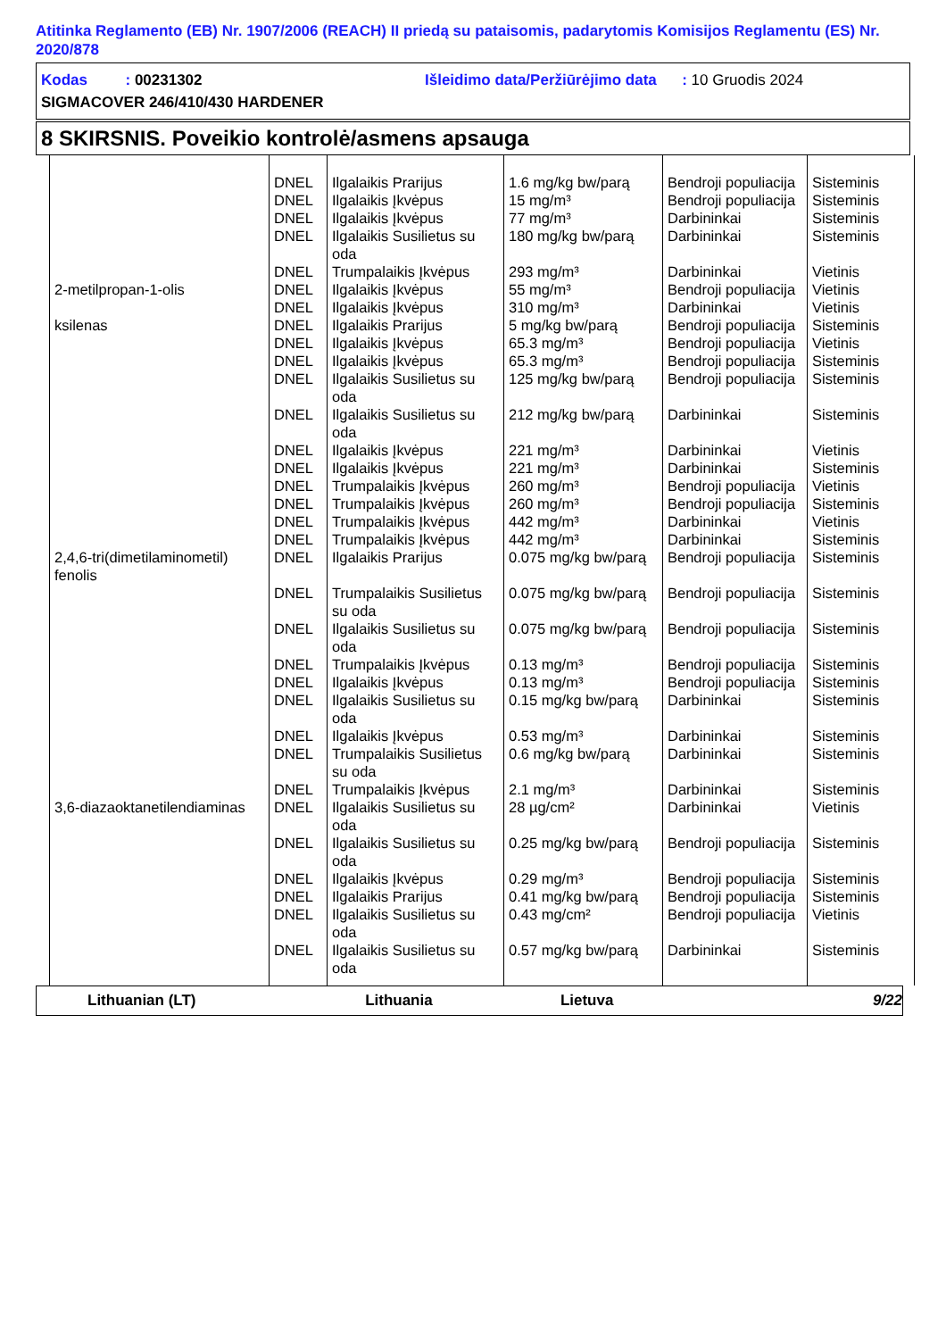Atitinka Reglamento (EB) Nr. 1907/2006 (REACH) II priedą su pataisomis, padarytomis Komisijos Reglamentu (ES) Nr. 2020/878
Kodas : 00231302 Išleidimo data/Peržiūrėjimo data : 10 Gruodis 2024
SIGMACOVER 246/410/430 HARDENER
8 SKIRSNIS. Poveikio kontrolė/asmens apsauga
| | DNEL | Ilgalaikis Prarijus | 1.6 mg/kg bw/parą | Bendroji populiacija | Sisteminis |
| | DNEL | Ilgalaikis Įkvėpus | 15 mg/m³ | Bendroji populiacija | Sisteminis |
| | DNEL | Ilgalaikis Įkvėpus | 77 mg/m³ | Darbininkai | Sisteminis |
| | DNEL | Ilgalaikis Susilietus su oda | 180 mg/kg bw/parą | Darbininkai | Sisteminis |
| | DNEL | Trumpalaikis Įkvėpus | 293 mg/m³ | Darbininkai | Vietinis |
| 2-metilpropan-1-olis | DNEL | Ilgalaikis Įkvėpus | 55 mg/m³ | Bendroji populiacija | Vietinis |
| | DNEL | Ilgalaikis Įkvėpus | 310 mg/m³ | Darbininkai | Vietinis |
| ksilenas | DNEL | Ilgalaikis Prarijus | 5 mg/kg bw/parą | Bendroji populiacija | Sisteminis |
| | DNEL | Ilgalaikis Įkvėpus | 65.3 mg/m³ | Bendroji populiacija | Vietinis |
| | DNEL | Ilgalaikis Įkvėpus | 65.3 mg/m³ | Bendroji populiacija | Sisteminis |
| | DNEL | Ilgalaikis Susilietus su oda | 125 mg/kg bw/parą | Bendroji populiacija | Sisteminis |
| | DNEL | Ilgalaikis Susilietus su oda | 212 mg/kg bw/parą | Darbininkai | Sisteminis |
| | DNEL | Ilgalaikis Įkvėpus | 221 mg/m³ | Darbininkai | Vietinis |
| | DNEL | Ilgalaikis Įkvėpus | 221 mg/m³ | Darbininkai | Sisteminis |
| | DNEL | Trumpalaikis Įkvėpus | 260 mg/m³ | Bendroji populiacija | Vietinis |
| | DNEL | Trumpalaikis Įkvėpus | 260 mg/m³ | Bendroji populiacija | Sisteminis |
| | DNEL | Trumpalaikis Įkvėpus | 442 mg/m³ | Darbininkai | Vietinis |
| | DNEL | Trumpalaikis Įkvėpus | 442 mg/m³ | Darbininkai | Sisteminis |
| 2,4,6-tri(dimetilaminometil) fenolis | DNEL | Ilgalaikis Prarijus | 0.075 mg/kg bw/parą | Bendroji populiacija | Sisteminis |
| | DNEL | Trumpalaikis Susilietus su oda | 0.075 mg/kg bw/parą | Bendroji populiacija | Sisteminis |
| | DNEL | Ilgalaikis Susilietus su oda | 0.075 mg/kg bw/parą | Bendroji populiacija | Sisteminis |
| | DNEL | Trumpalaikis Įkvėpus | 0.13 mg/m³ | Bendroji populiacija | Sisteminis |
| | DNEL | Ilgalaikis Įkvėpus | 0.13 mg/m³ | Bendroji populiacija | Sisteminis |
| | DNEL | Ilgalaikis Susilietus su oda | 0.15 mg/kg bw/parą | Darbininkai | Sisteminis |
| | DNEL | Ilgalaikis Įkvėpus | 0.53 mg/m³ | Darbininkai | Sisteminis |
| | DNEL | Trumpalaikis Susilietus su oda | 0.6 mg/kg bw/parą | Darbininkai | Sisteminis |
| | DNEL | Trumpalaikis Įkvėpus | 2.1 mg/m³ | Darbininkai | Sisteminis |
| 3,6-diazaoktanetilendiaminas | DNEL | Ilgalaikis Susilietus su oda | 28 µg/cm² | Darbininkai | Vietinis |
| | DNEL | Ilgalaikis Susilietus su oda | 0.25 mg/kg bw/parą | Bendroji populiacija | Sisteminis |
| | DNEL | Ilgalaikis Įkvėpus | 0.29 mg/m³ | Bendroji populiacija | Sisteminis |
| | DNEL | Ilgalaikis Prarijus | 0.41 mg/kg bw/parą | Bendroji populiacija | Sisteminis |
| | DNEL | Ilgalaikis Susilietus su oda | 0.43 mg/cm² | Bendroji populiacija | Vietinis |
| | DNEL | Ilgalaikis Susilietus su oda | 0.57 mg/kg bw/parą | Darbininkai | Sisteminis |
Lithuanian (LT) Lithuania Lietuva 9/22